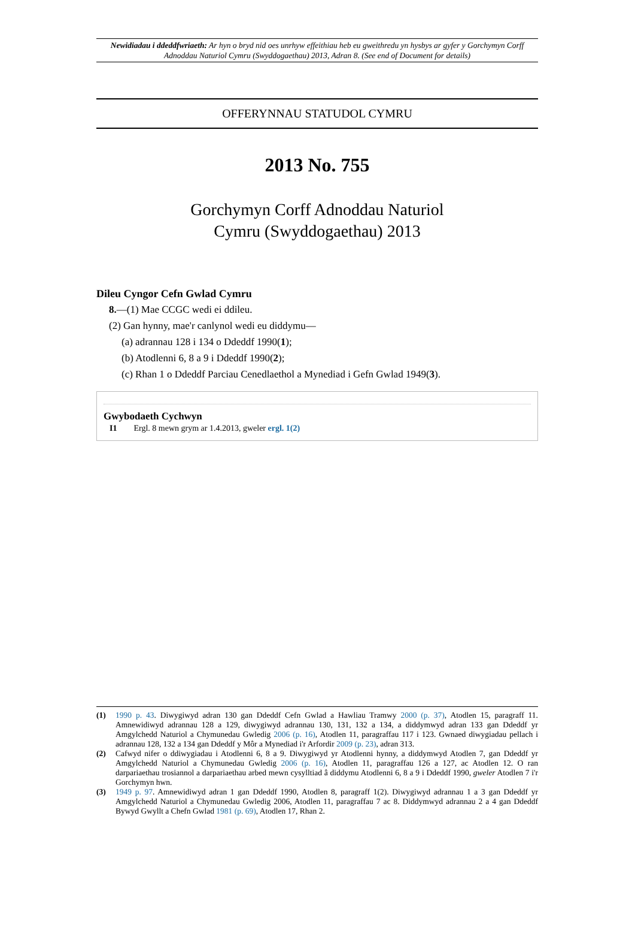Newidiadau i ddeddfwriaeth: Ar hyn o bryd nid oes unrhyw effeithiau heb eu gweithredu yn hysbys ar gyfer y Gorchymyn Corff Adnoddau Naturiol Cymru (Swyddogaethau) 2013, Adran 8. (See end of Document for details)
OFFERYNNAU STATUDOL CYMRU
2013 No. 755
Gorchymyn Corff Adnoddau Naturiol
Cymru (Swyddogaethau) 2013
Dileu Cyngor Cefn Gwlad Cymru
8.—(1) Mae CCGC wedi ei ddileu.
(2) Gan hynny, mae'r canlynol wedi eu diddymu—
(a) adrannau 128 i 134 o Ddeddf 1990(1);
(b) Atodlenni 6, 8 a 9 i Ddeddf 1990(2);
(c) Rhan 1 o Ddeddf Parciau Cenedlaethol a Mynediad i Gefn Gwlad 1949(3).
Gwybodaeth Cychwyn
I1 Ergl. 8 mewn grym ar 1.4.2013, gweler ergl. 1(2)
(1) 1990 p. 43. Diwygiwyd adran 130 gan Ddeddf Cefn Gwlad a Hawliau Tramwy 2000 (p. 37), Atodlen 15, paragraff 11. Amnewidiwyd adrannau 128 a 129, diwygiwyd adrannau 130, 131, 132 a 134, a diddymwyd adran 133 gan Ddeddf yr Amgylchedd Naturiol a Chymunedau Gwledig 2006 (p. 16), Atodlen 11, paragraffau 117 i 123. Gwnaed diwygiadau pellach i adrannau 128, 132 a 134 gan Ddeddf y Môr a Mynediad i'r Arfordir 2009 (p. 23), adran 313.
(2) Cafwyd nifer o ddiwygiadau i Atodlenni 6, 8 a 9. Diwygiwyd yr Atodlenni hynny, a diddymwyd Atodlen 7, gan Ddeddf yr Amgylchedd Naturiol a Chymunedau Gwledig 2006 (p. 16), Atodlen 11, paragraffau 126 a 127, ac Atodlen 12. O ran darpariaethau trosiannol a darpariaethau arbed mewn cysylltiad â diddymu Atodlenni 6, 8 a 9 i Ddeddf 1990, gweler Atodlen 7 i'r Gorchymyn hwn.
(3) 1949 p. 97. Amnewidiwyd adran 1 gan Ddeddf 1990, Atodlen 8, paragraff 1(2). Diwygiwyd adrannau 1 a 3 gan Ddeddf yr Amgylchedd Naturiol a Chymunedau Gwledig 2006, Atodlen 11, paragraffau 7 ac 8. Diddymwyd adrannau 2 a 4 gan Ddeddf Bywyd Gwyllt a Chefn Gwlad 1981 (p. 69), Atodlen 17, Rhan 2.